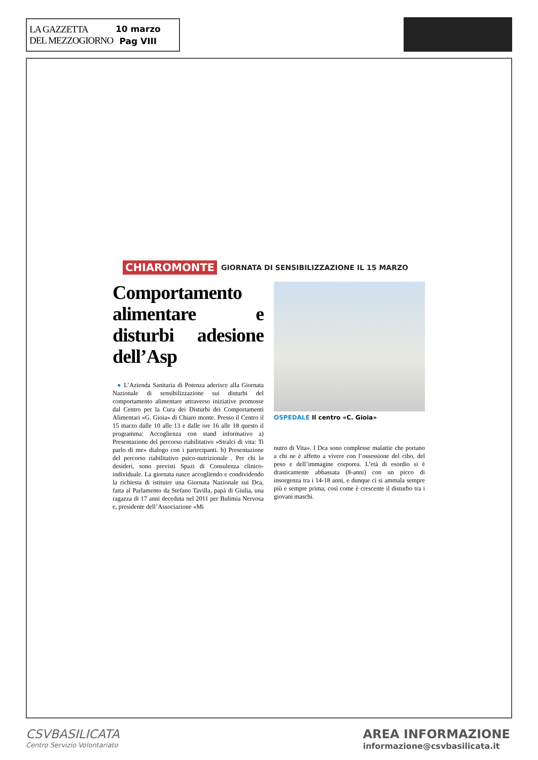LA GAZZETTA
DEL MEZZOGIORNO
10 marzo
Pag VIII
CHIAROMONTE GIORNATA DI SENSIBILIZZAZIONE IL 15 MARZO
Comportamento alimentare e disturbi adesione dell’Asp
● L’Azienda Sanitaria di Potenza aderisce alla Giornata Nazionale di sensibilizzazione sui disturbi del comportamento alimentare attraverso iniziative promosse dal Centro per la Cura dei Disturbi dei Comportamenti Alimentari «G. Gioia» di Chiaro monte. Presso il Centro il 15 marzo dalle 10 alle 13 e dalle ore 16 alle 18 questo il programma: Accoglienza con stand informativo a) Presentazione del percorso riabilitativo «Stralci di vita: Ti parlo di me» dialogo con i partecipanti. b) Presentazione del percorso riabilitativo psico-nutrizionale . Per chi lo desideri, sono previsti Spazi di Consulenza clinico- individuale. La giornata nasce accogliendo e condividendo la richiesta di istituire una Giornata Nazionale sui Dca, fatta al Parlamento da Stefano Tavilla, papà di Giulia, una ragazza di 17 anni deceduta nel 2011 per Bulimia Nervosa e, presidente dell’Associazione «Mi
OSPEDALE Il centro «C. Gioia»
nutro di Vita». I Dca sono complesse malattie che portano a chi ne è affetto a vivere con l’ossessione del cibo, del peso e dell’immagine corporea. L’età di esordio si è drasticamente abbassata (8-anni) con un picco di insorgenza tra i 14-18 anni, e dunque ci si ammala sempre più e sempre prima; così come è crescente il disturbo tra i giovani maschi.
CSVBASILICATA
Centro Servizio Volontariato
AREA INFORMAZIONE
informazione@csvbasilicata.it